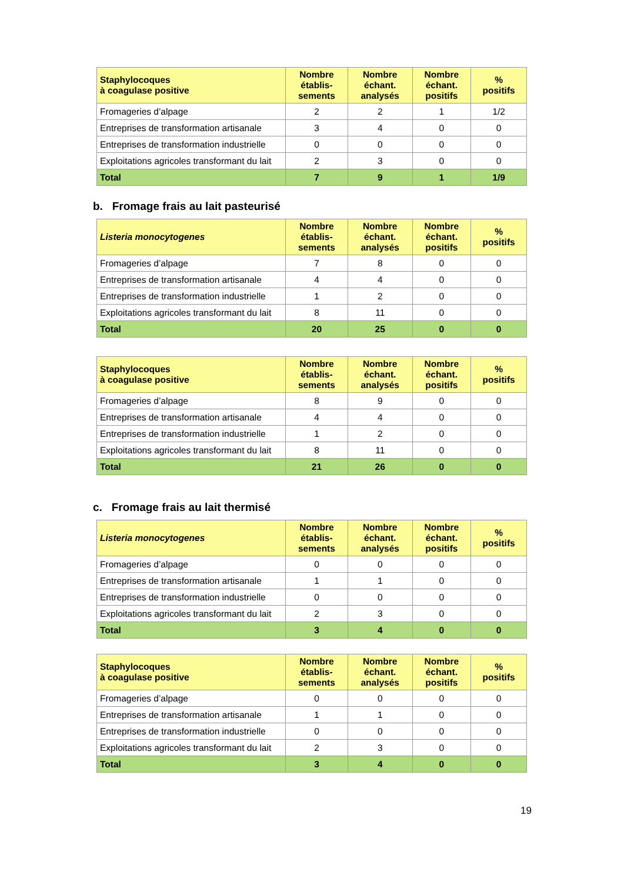| Staphylocoques à coagulase positive | Nombre établis- sements | Nombre échant. analysés | Nombre échant. positifs | % positifs |
| --- | --- | --- | --- | --- |
| Fromageries d’alpage | 2 | 2 | 1 | 1/2 |
| Entreprises de transformation artisanale | 3 | 4 | 0 | 0 |
| Entreprises de transformation industrielle | 0 | 0 | 0 | 0 |
| Exploitations agricoles transformant du lait | 2 | 3 | 0 | 0 |
| Total | 7 | 9 | 1 | 1/9 |
b. Fromage frais au lait pasteurisé
| Listeria monocytogenes | Nombre établis- sements | Nombre échant. analysés | Nombre échant. positifs | % positifs |
| --- | --- | --- | --- | --- |
| Fromageries d’alpage | 7 | 8 | 0 | 0 |
| Entreprises de transformation artisanale | 4 | 4 | 0 | 0 |
| Entreprises de transformation industrielle | 1 | 2 | 0 | 0 |
| Exploitations agricoles transformant du lait | 8 | 11 | 0 | 0 |
| Total | 20 | 25 | 0 | 0 |
| Staphylocoques à coagulase positive | Nombre établis- sements | Nombre échant. analysés | Nombre échant. positifs | % positifs |
| --- | --- | --- | --- | --- |
| Fromageries d’alpage | 8 | 9 | 0 | 0 |
| Entreprises de transformation artisanale | 4 | 4 | 0 | 0 |
| Entreprises de transformation industrielle | 1 | 2 | 0 | 0 |
| Exploitations agricoles transformant du lait | 8 | 11 | 0 | 0 |
| Total | 21 | 26 | 0 | 0 |
c. Fromage frais au lait thermisé
| Listeria monocytogenes | Nombre établis- sements | Nombre échant. analysés | Nombre échant. positifs | % positifs |
| --- | --- | --- | --- | --- |
| Fromageries d’alpage | 0 | 0 | 0 | 0 |
| Entreprises de transformation artisanale | 1 | 1 | 0 | 0 |
| Entreprises de transformation industrielle | 0 | 0 | 0 | 0 |
| Exploitations agricoles transformant du lait | 2 | 3 | 0 | 0 |
| Total | 3 | 4 | 0 | 0 |
| Staphylocoques à coagulase positive | Nombre établis- sements | Nombre échant. analysés | Nombre échant. positifs | % positifs |
| --- | --- | --- | --- | --- |
| Fromageries d’alpage | 0 | 0 | 0 | 0 |
| Entreprises de transformation artisanale | 1 | 1 | 0 | 0 |
| Entreprises de transformation industrielle | 0 | 0 | 0 | 0 |
| Exploitations agricoles transformant du lait | 2 | 3 | 0 | 0 |
| Total | 3 | 4 | 0 | 0 |
19